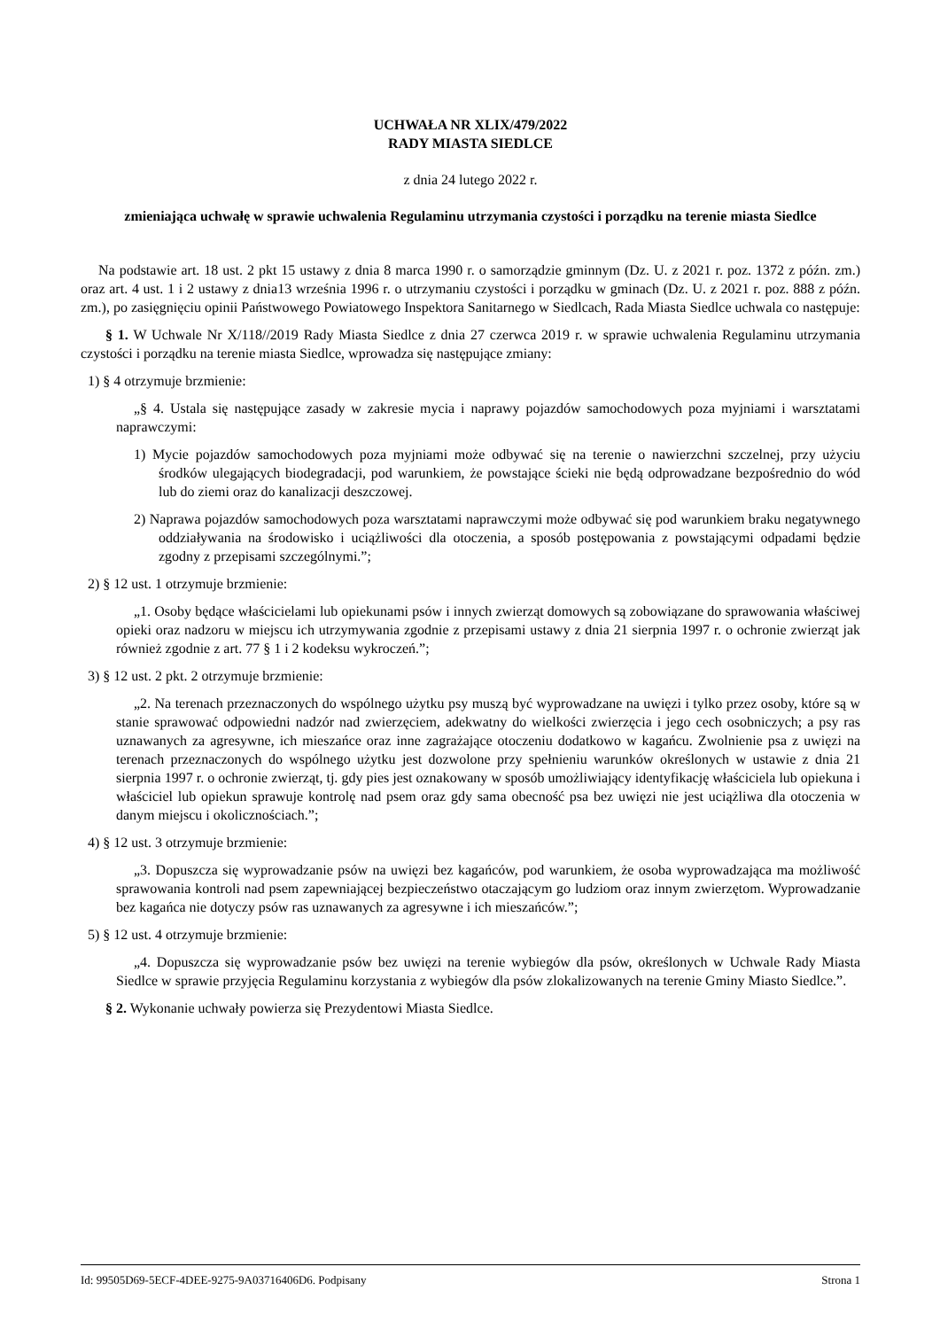UCHWAŁA NR XLIX/479/2022
RADY MIASTA SIEDLCE
z dnia 24 lutego 2022 r.
zmieniająca uchwałę w sprawie uchwalenia Regulaminu utrzymania czystości i porządku na terenie miasta Siedlce
Na podstawie art. 18 ust. 2 pkt 15 ustawy z dnia 8 marca 1990 r. o samorządzie gminnym (Dz. U. z 2021 r. poz. 1372 z późn. zm.) oraz art. 4 ust. 1 i 2 ustawy z dnia13 września 1996 r. o utrzymaniu czystości i porządku w gminach (Dz. U. z 2021 r. poz. 888 z późn. zm.), po zasięgnięciu opinii Państwowego Powiatowego Inspektora Sanitarnego w Siedlcach, Rada Miasta Siedlce uchwala co następuje:
§ 1. W Uchwale Nr X/118//2019 Rady Miasta Siedlce z dnia 27 czerwca 2019 r. w sprawie uchwalenia Regulaminu utrzymania czystości i porządku na terenie miasta Siedlce, wprowadza się następujące zmiany:
1) § 4 otrzymuje brzmienie:
„§ 4. Ustala się następujące zasady w zakresie mycia i naprawy pojazdów samochodowych poza myjniami i warsztatami naprawczymi:
1) Mycie pojazdów samochodowych poza myjniami może odbywać się na terenie o nawierzchni szczelnej, przy użyciu środków ulegających biodegradacji, pod warunkiem, że powstające ścieki nie będą odprowadzane bezpośrednio do wód lub do ziemi oraz do kanalizacji deszczowej.
2) Naprawa pojazdów samochodowych poza warsztatami naprawczymi może odbywać się pod warunkiem braku negatywnego oddziaływania na środowisko i uciążliwości dla otoczenia, a sposób postępowania z powstającymi odpadami będzie zgodny z przepisami szczególnymi.”;
2) § 12 ust. 1 otrzymuje brzmienie:
„1. Osoby będące właścicielami lub opiekunami psów i innych zwierząt domowych są zobowiązane do sprawowania właściwej opieki oraz nadzoru w miejscu ich utrzymywania zgodnie z przepisami ustawy z dnia 21 sierpnia 1997 r. o ochronie zwierząt jak również zgodnie z art. 77 § 1 i 2 kodeksu wykroczeń.”;
3) § 12 ust. 2 pkt. 2 otrzymuje brzmienie:
„2. Na terenach przeznaczonych do wspólnego użytku psy muszą być wyprowadzane na uwięzi i tylko przez osoby, które są w stanie sprawować odpowiedni nadzór nad zwierzęciem, adekwatny do wielkości zwierzęcia i jego cech osobniczych; a psy ras uznawanych za agresywne, ich mieszańce oraz inne zagrażające otoczeniu dodatkowo w kagańcu. Zwolnienie psa z uwięzi na terenach przeznaczonych do wspólnego użytku jest dozwolone przy spełnieniu warunków określonych w ustawie z dnia 21 sierpnia 1997 r. o ochronie zwierząt, tj. gdy pies jest oznakowany w sposób umożliwiający identyfikację właściciela lub opiekuna i właściciel lub opiekun sprawuje kontrolę nad psem oraz gdy sama obecność psa bez uwięzi nie jest uciążliwa dla otoczenia w danym miejscu i okolicznościach.”;
4) § 12 ust. 3 otrzymuje brzmienie:
„3. Dopuszcza się wyprowadzanie psów na uwięzi bez kagańców, pod warunkiem, że osoba wyprowadzająca ma możliwość sprawowania kontroli nad psem zapewniającej bezpieczeństwo otaczającym go ludziom oraz innym zwierzętom. Wyprowadzanie bez kagańca nie dotyczy psów ras uznawanych za agresywne i ich mieszańców.”;
5) § 12 ust. 4 otrzymuje brzmienie:
„4. Dopuszcza się wyprowadzanie psów bez uwięzi na terenie wybiegów dla psów, określonych w Uchwale Rady Miasta Siedlce w sprawie przyjęcia Regulaminu korzystania z wybiegów dla psów zlokalizowanych na terenie Gminy Miasto Siedlce.”.
§ 2. Wykonanie uchwały powierza się Prezydentowi Miasta Siedlce.
Id: 99505D69-5ECF-4DEE-9275-9A03716406D6. Podpisany Strona 1